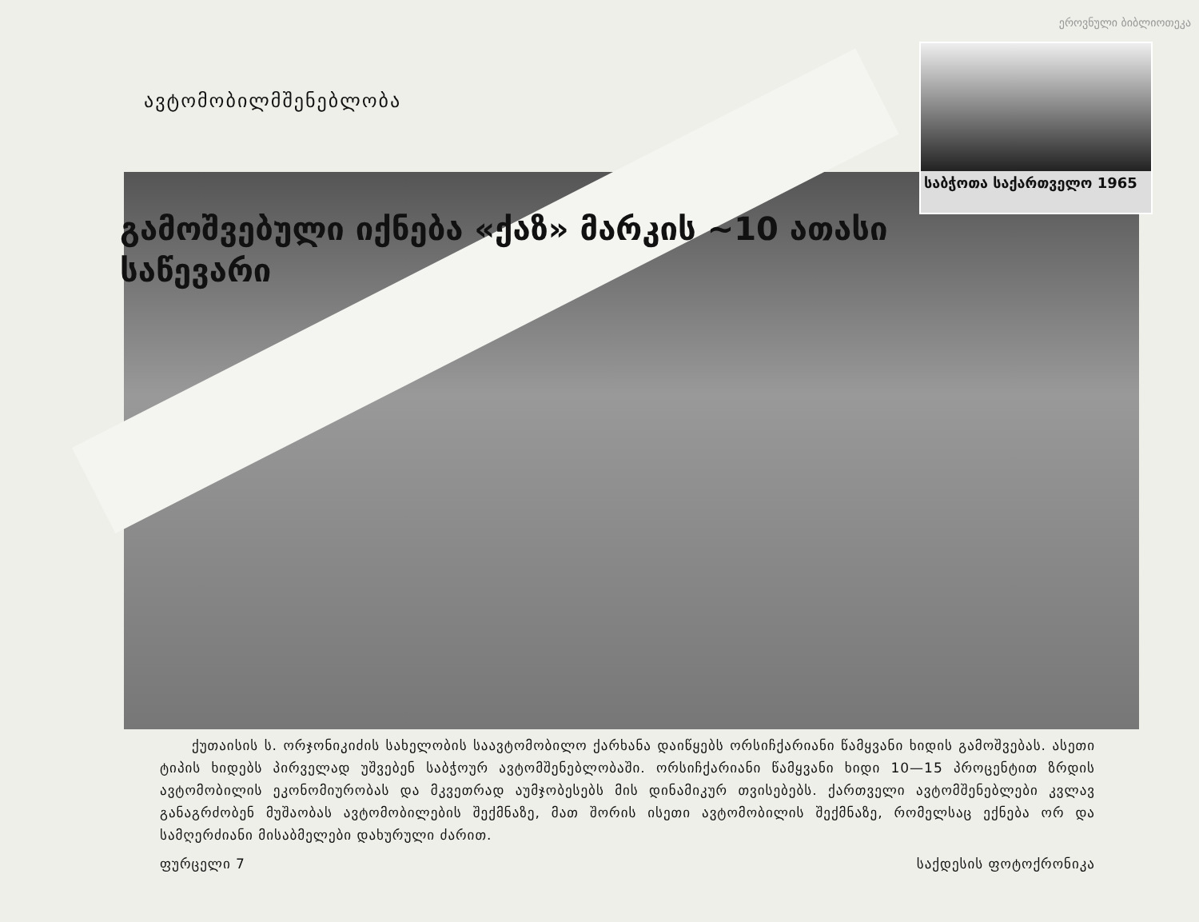ეროვნული ბიბლიოთეკა
ავტომობილმშენებლობა
საბჭოთა საქართველო 1965
გამოშვებული იქნება «ქაზ» მარკის ~10 ათასი საწევარი
ქუთაისის ს. ორჯონიკიძის სახელობის საავტომობილო ქარხანა დაიწყებს ორსიჩქარიანი წამყვანი ხიდის გამოშვებას. ასეთი ტიპის ხიდებს პირველად უშვებენ საბჭოურ ავტომშენებლობაში. ორსიჩქარიანი წამყვანი ხიდი 10—15 პროცენტით ზრდის ავტომობილის ეკონომიურობას და მკვეთრად აუმჯობესებს მის დინამიკურ თვისებებს. ქართველი ავტომშენებლები კვლავ განაგრძობენ მუშაობას ავტომობილების შექმნაზე, მათ შორის ისეთი ავტომობილის შექმნაზე, რომელსაც ექნება ორ და სამღერძიანი მისაბმელები დახურული ძარით.
ფურცელი 7 საქდესის ფოტოქრონიკა